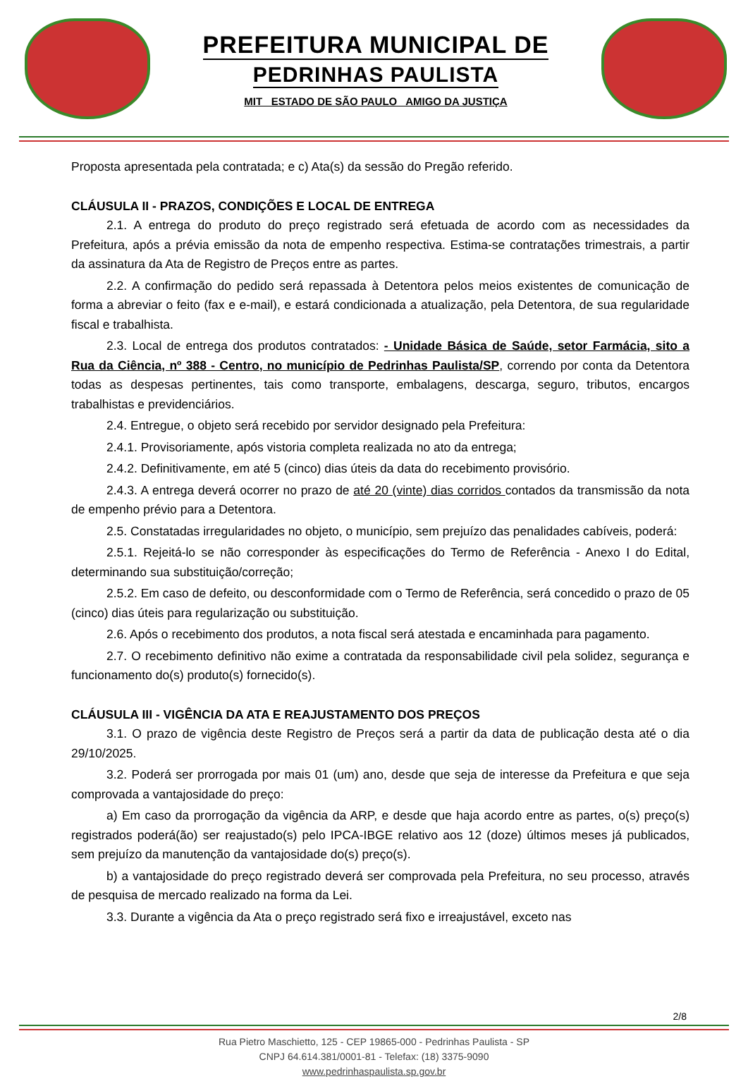PREFEITURA MUNICIPAL DE
PEDRINHAS PAULISTA
MIT ESTADO DE SÃO PAULO AMIGO DA JUSTIÇA
Proposta apresentada pela contratada; e c) Ata(s) da sessão do Pregão referido.
CLÁUSULA II - PRAZOS, CONDIÇÕES E LOCAL DE ENTREGA
2.1. A entrega do produto do preço registrado será efetuada de acordo com as necessidades da Prefeitura, após a prévia emissão da nota de empenho respectiva. Estima-se contratações trimestrais, a partir da assinatura da Ata de Registro de Preços entre as partes.
2.2. A confirmação do pedido será repassada à Detentora pelos meios existentes de comunicação de forma a abreviar o feito (fax e e-mail), e estará condicionada a atualização, pela Detentora, de sua regularidade fiscal e trabalhista.
2.3. Local de entrega dos produtos contratados: - Unidade Básica de Saúde, setor Farmácia, sito a Rua da Ciência, nº 388 - Centro, no município de Pedrinhas Paulista/SP, correndo por conta da Detentora todas as despesas pertinentes, tais como transporte, embalagens, descarga, seguro, tributos, encargos trabalhistas e previdenciários.
2.4. Entregue, o objeto será recebido por servidor designado pela Prefeitura:
2.4.1. Provisoriamente, após vistoria completa realizada no ato da entrega;
2.4.2. Definitivamente, em até 5 (cinco) dias úteis da data do recebimento provisório.
2.4.3. A entrega deverá ocorrer no prazo de até 20 (vinte) dias corridos contados da transmissão da nota de empenho prévio para a Detentora.
2.5. Constatadas irregularidades no objeto, o município, sem prejuízo das penalidades cabíveis, poderá:
2.5.1. Rejeitá-lo se não corresponder às especificações do Termo de Referência - Anexo I do Edital, determinando sua substituição/correção;
2.5.2. Em caso de defeito, ou desconformidade com o Termo de Referência, será concedido o prazo de 05 (cinco) dias úteis para regularização ou substituição.
2.6. Após o recebimento dos produtos, a nota fiscal será atestada e encaminhada para pagamento.
2.7. O recebimento definitivo não exime a contratada da responsabilidade civil pela solidez, segurança e funcionamento do(s) produto(s) fornecido(s).
CLÁUSULA III - VIGÊNCIA DA ATA E REAJUSTAMENTO DOS PREÇOS
3.1. O prazo de vigência deste Registro de Preços será a partir da data de publicação desta até o dia 29/10/2025.
3.2. Poderá ser prorrogada por mais 01 (um) ano, desde que seja de interesse da Prefeitura e que seja comprovada a vantajosidade do preço:
a) Em caso da prorrogação da vigência da ARP, e desde que haja acordo entre as partes, o(s) preço(s) registrados poderá(ão) ser reajustado(s) pelo IPCA-IBGE relativo aos 12 (doze) últimos meses já publicados, sem prejuízo da manutenção da vantajosidade do(s) preço(s).
b) a vantajosidade do preço registrado deverá ser comprovada pela Prefeitura, no seu processo, através de pesquisa de mercado realizado na forma da Lei.
3.3. Durante a vigência da Ata o preço registrado será fixo e irreajustável, exceto nas
2/8
Rua Pietro Maschietto, 125 - CEP 19865-000 - Pedrinhas Paulista - SP
CNPJ 64.614.381/0001-81 - Telefax: (18) 3375-9090
www.pedrinhaspaulista.sp.gov.br